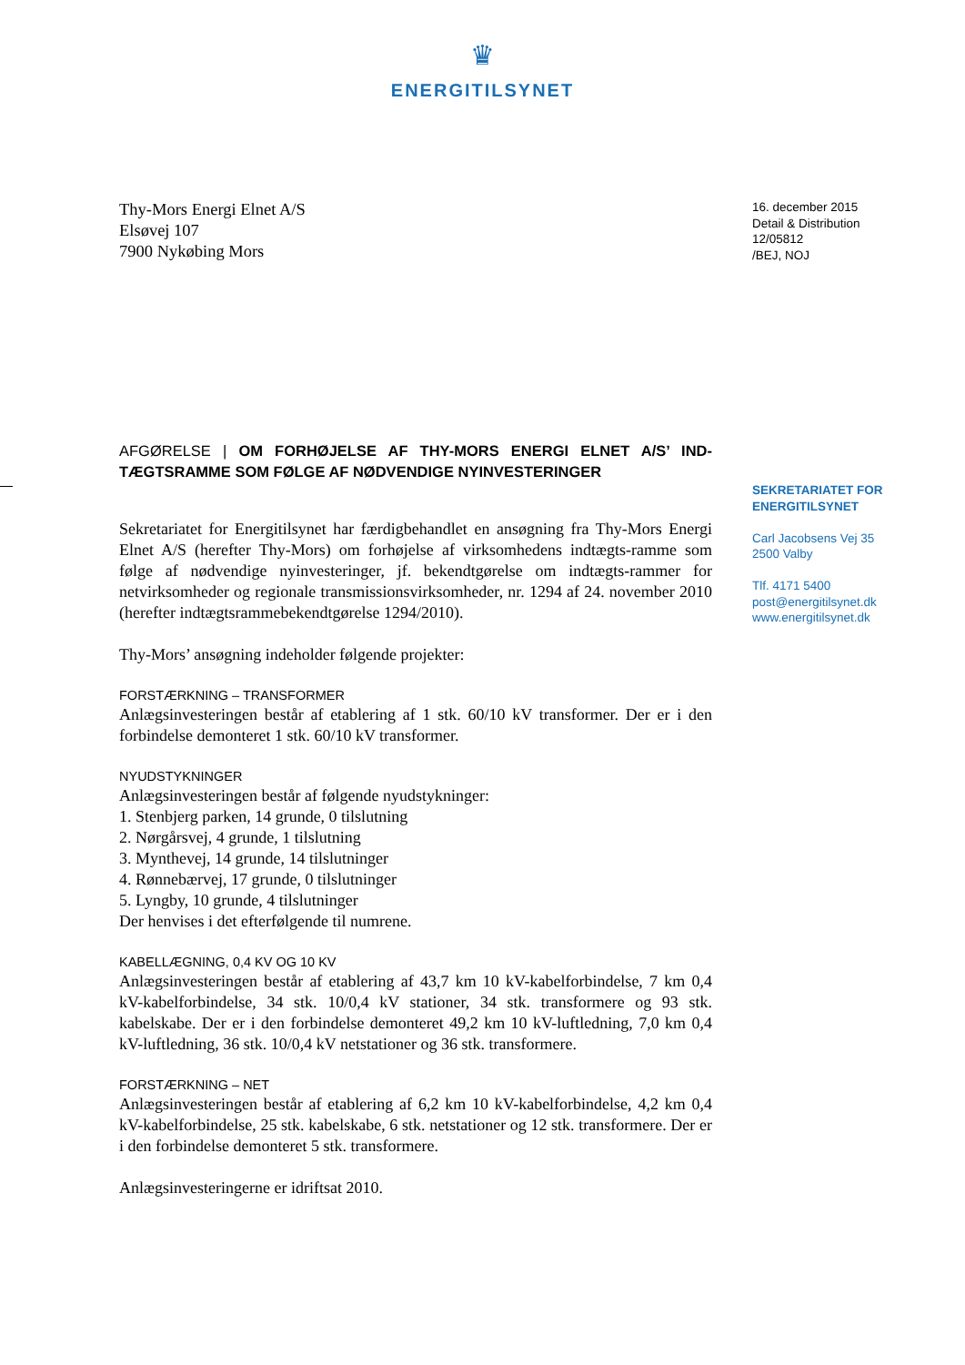♛
ENERGITILSYNET
Thy-Mors Energi Elnet A/S
Elsøvej 107
7900 Nykøbing Mors
16. december 2015
Detail & Distribution
12/05812
/BEJ, NOJ
AFGØRELSE | OM FORHØJELSE AF THY-MORS ENERGI ELNET A/S’ IND-TÆGTSRAMME SOM FØLGE AF NØDVENDIGE NYINVESTERINGER
Sekretariatet for Energitilsynet har færdigbehandlet en ansøgning fra Thy-Mors Energi Elnet A/S (herefter Thy-Mors) om forhøjelse af virksomhedens indtægts-ramme som følge af nødvendige nyinvesteringer, jf. bekendtgørelse om indtægts-rammer for netvirksomheder og regionale transmissionsvirksomheder, nr. 1294 af 24. november 2010 (herefter indtægtsrammebekendtgørelse 1294/2010).
Thy-Mors’ ansøgning indeholder følgende projekter:
FORSTÆRKNING – TRANSFORMER
Anlægsinvesteringen består af etablering af 1 stk. 60/10 kV transformer. Der er i den forbindelse demonteret 1 stk. 60/10 kV transformer.
NYUDSTYKNINGER
Anlægsinvesteringen består af følgende nyudstykninger:
1. Stenbjerg parken, 14 grunde, 0 tilslutning
2. Nørgårsvej, 4 grunde, 1 tilslutning
3. Mynthevej, 14 grunde, 14 tilslutninger
4. Rønnebærvej, 17 grunde, 0 tilslutninger
5. Lyngby, 10 grunde, 4 tilslutninger
Der henvises i det efterfølgende til numrene.
KABELLÆGNING, 0,4 KV OG 10 KV
Anlægsinvesteringen består af etablering af 43,7 km 10 kV-kabelforbindelse, 7 km 0,4 kV-kabelforbindelse, 34 stk. 10/0,4 kV stationer, 34 stk. transformere og 93 stk. kabelskabe. Der er i den forbindelse demonteret 49,2 km 10 kV-luftledning, 7,0 km 0,4 kV-luftledning, 36 stk. 10/0,4 kV netstationer og 36 stk. transformere.
FORSTÆRKNING – NET
Anlægsinvesteringen består af etablering af 6,2 km 10 kV-kabelforbindelse, 4,2 km 0,4 kV-kabelforbindelse, 25 stk. kabelskabe, 6 stk. netstationer og 12 stk. transformere. Der er i den forbindelse demonteret 5 stk. transformere.
Anlægsinvesteringerne er idriftsat 2010.
SEKRETARIATET FOR ENERGITILSYNET
Carl Jacobsens Vej 35
2500 Valby
Tlf. 4171 5400
post@energitilsynet.dk
www.energitilsynet.dk